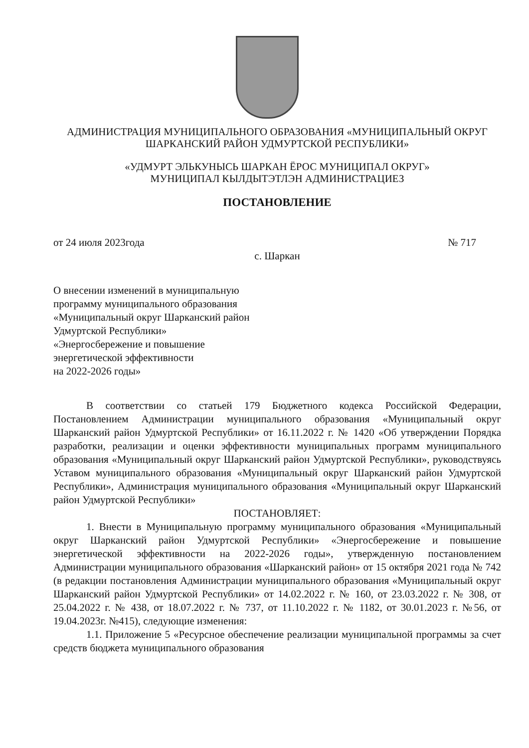АДМИНИСТРАЦИЯ МУНИЦИПАЛЬНОГО ОБРАЗОВАНИЯ «МУНИЦИПАЛЬНЫЙ ОКРУГ
ШАРКАНСКИЙ РАЙОН УДМУРТСКОЙ РЕСПУБЛИКИ»
«УДМУРТ ЭЛЬКУНЫСЬ ШАРКАН ЁРОС МУНИЦИПАЛ ОКРУГ»
МУНИЦИПАЛ КЫЛДЫТЭТЛЭН АДМИНИСТРАЦИЕЗ
ПОСТАНОВЛЕНИЕ
от 24 июля 2023года № 717
с. Шаркан
О внесении изменений в муниципальную
программу муниципального образования
«Муниципальный округ Шарканский район
Удмуртской Республики»
«Энергосбережение и повышение
энергетической эффективности
на 2022-2026 годы»
В соответствии со статьей 179 Бюджетного кодекса Российской Федерации, Постановлением Администрации муниципального образования «Муниципальный округ Шарканский район Удмуртской Республики» от 16.11.2022 г. № 1420 «Об утверждении Порядка разработки, реализации и оценки эффективности муниципальных программ муниципального образования «Муниципальный округ Шарканский район Удмуртской Республики», руководствуясь Уставом муниципального образования «Муниципальный округ Шарканский район Удмуртской Республики», Администрация муниципального образования «Муниципальный округ Шарканский район Удмуртской Республики»
ПОСТАНОВЛЯЕТ:
1. Внести в Муниципальную программу муниципального образования «Муниципальный округ Шарканский район Удмуртской Республики» «Энергосбережение и повышение энергетической эффективности на 2022-2026 годы», утвержденную постановлением Администрации муниципального образования «Шарканский район» от 15 октября 2021 года № 742 (в редакции постановления Администрации муниципального образования «Муниципальный округ Шарканский район Удмуртской Республики» от 14.02.2022 г. № 160, от 23.03.2022 г. № 308, от 25.04.2022 г. № 438, от 18.07.2022 г. № 737, от 11.10.2022 г. № 1182, от 30.01.2023 г. №56, от 19.04.2023г. №415), следующие изменения:
1.1. Приложение 5 «Ресурсное обеспечение реализации муниципальной программы за счет средств бюджета муниципального образования